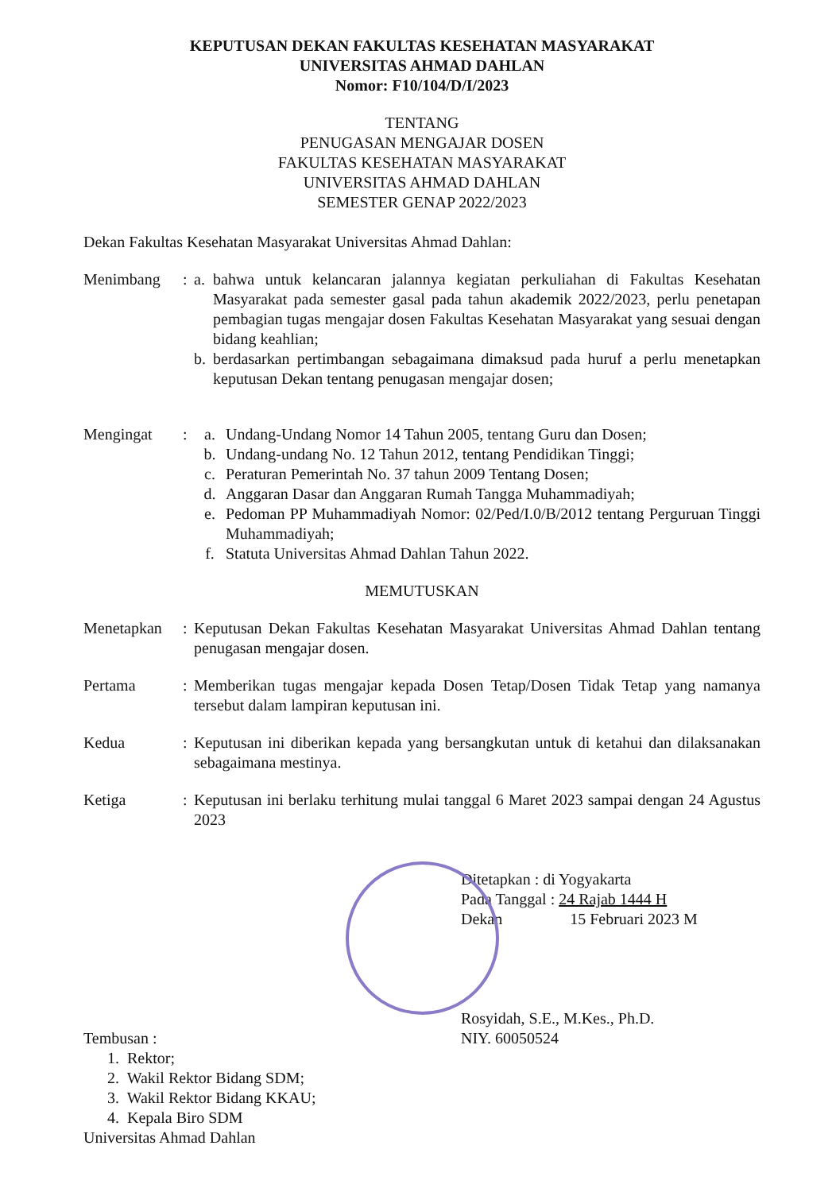KEPUTUSAN DEKAN FAKULTAS KESEHATAN MASYARAKAT
UNIVERSITAS AHMAD DAHLAN
Nomor: F10/104/D/I/2023
TENTANG
PENUGASAN MENGAJAR DOSEN
FAKULTAS KESEHATAN MASYARAKAT
UNIVERSITAS AHMAD DAHLAN
SEMESTER GENAP 2022/2023
Dekan Fakultas Kesehatan Masyarakat Universitas Ahmad Dahlan:
Menimbang : a. bahwa untuk kelancaran jalannya kegiatan perkuliahan di Fakultas Kesehatan Masyarakat pada semester gasal pada tahun akademik 2022/2023, perlu penetapan pembagian tugas mengajar dosen Fakultas Kesehatan Masyarakat yang sesuai dengan bidang keahlian;
b. berdasarkan pertimbangan sebagaimana dimaksud pada huruf a perlu menetapkan keputusan Dekan tentang penugasan mengajar dosen;
Mengingat : a. Undang-Undang Nomor 14 Tahun 2005, tentang Guru dan Dosen;
b. Undang-undang No. 12 Tahun 2012, tentang Pendidikan Tinggi;
c. Peraturan Pemerintah No. 37 tahun 2009 Tentang Dosen;
d. Anggaran Dasar dan Anggaran Rumah Tangga Muhammadiyah;
e. Pedoman PP Muhammadiyah Nomor: 02/Ped/I.0/B/2012 tentang Perguruan Tinggi Muhammadiyah;
f. Statuta Universitas Ahmad Dahlan Tahun 2022.
MEMUTUSKAN
Menetapkan : Keputusan Dekan Fakultas Kesehatan Masyarakat Universitas Ahmad Dahlan tentang penugasan mengajar dosen.
Pertama : Memberikan tugas mengajar kepada Dosen Tetap/Dosen Tidak Tetap yang namanya tersebut dalam lampiran keputusan ini.
Kedua : Keputusan ini diberikan kepada yang bersangkutan untuk di ketahui dan dilaksanakan sebagaimana mestinya.
Ketiga : Keputusan ini berlaku terhitung mulai tanggal 6 Maret 2023 sampai dengan 24 Agustus 2023
Ditetapkan : di Yogyakarta
Pada Tanggal : 24 Rajab 1444 H
Dekan 15 Februari 2023 M
Rosyidah, S.E., M.Kes., Ph.D.
NIY. 60050524
Tembusan :
1. Rektor;
2. Wakil Rektor Bidang SDM;
3. Wakil Rektor Bidang KKAU;
4. Kepala Biro SDM
Universitas Ahmad Dahlan